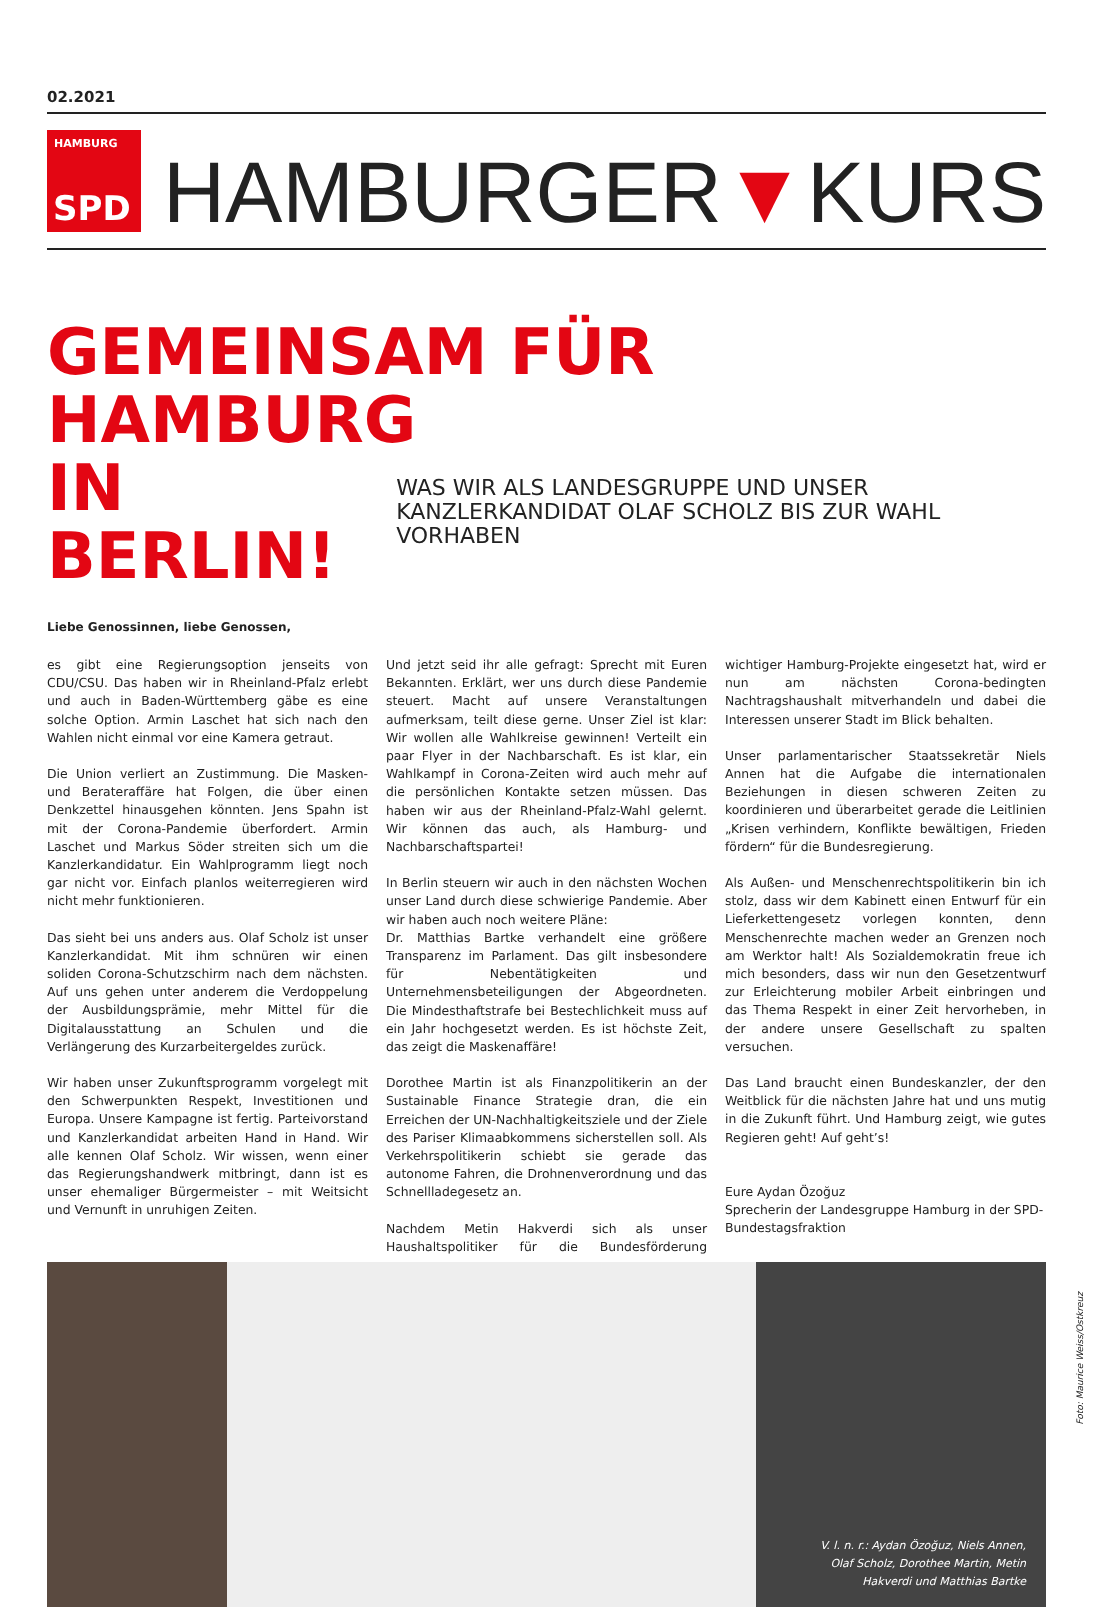02.2021
HAMBURG
SPD
HAMBURGER ▼ KURS
GEMEINSAM FÜR HAMBURG
IN BERLIN!
WAS WIR ALS LANDESGRUPPE UND UNSER KANZLERKANDIDAT OLAF SCHOLZ BIS ZUR WAHL VORHABEN
Liebe Genossinnen, liebe Genossen,
es gibt eine Regierungsoption jenseits von CDU/CSU. Das haben wir in Rheinland-Pfalz erlebt und auch in Baden-Württemberg gäbe es eine solche Option. Armin Laschet hat sich nach den Wahlen nicht einmal vor eine Kamera getraut.
Die Union verliert an Zustimmung. Die Masken- und Berateraffäre hat Folgen, die über einen Denkzettel hinausgehen könnten. Jens Spahn ist mit der Corona-Pandemie überfordert. Armin Laschet und Markus Söder streiten sich um die Kanzlerkandidatur. Ein Wahlprogramm liegt noch gar nicht vor. Einfach planlos weiterregieren wird nicht mehr funktionieren.
Das sieht bei uns anders aus. Olaf Scholz ist unser Kanzlerkandidat. Mit ihm schnüren wir einen soliden Corona-Schutzschirm nach dem nächsten. Auf uns gehen unter anderem die Verdoppelung der Ausbildungsprämie, mehr Mittel für die Digitalausstattung an Schulen und die Verlängerung des Kurzarbeitergeldes zurück.
Wir haben unser Zukunftsprogramm vorgelegt mit den Schwerpunkten Respekt, Investitionen und Europa. Unsere Kampagne ist fertig. Parteivorstand und Kanzlerkandidat arbeiten Hand in Hand. Wir alle kennen Olaf Scholz. Wir wissen, wenn einer das Regierungshandwerk mitbringt, dann ist es unser ehemaliger Bürgermeister – mit Weitsicht und Vernunft in unruhigen Zeiten.
Und jetzt seid ihr alle gefragt: Sprecht mit Euren Bekannten. Erklärt, wer uns durch diese Pandemie steuert. Macht auf unsere Veranstaltungen aufmerksam, teilt diese gerne. Unser Ziel ist klar: Wir wollen alle Wahlkreise gewinnen! Verteilt ein paar Flyer in der Nachbarschaft. Es ist klar, ein Wahlkampf in Corona-Zeiten wird auch mehr auf die persönlichen Kontakte setzen müssen. Das haben wir aus der Rheinland-Pfalz-Wahl gelernt. Wir können das auch, als Hamburg- und Nachbarschaftspartei!
In Berlin steuern wir auch in den nächsten Wochen unser Land durch diese schwierige Pandemie. Aber wir haben auch noch weitere Pläne:
Dr. Matthias Bartke verhandelt eine größere Transparenz im Parlament. Das gilt insbesondere für Nebentätigkeiten und Unternehmensbeteiligungen der Abgeordneten. Die Mindesthaftstrafe bei Bestechlichkeit muss auf ein Jahr hochgesetzt werden. Es ist höchste Zeit, das zeigt die Maskenaffäre!
Dorothee Martin ist als Finanzpolitikerin an der Sustainable Finance Strategie dran, die ein Erreichen der UN-Nachhaltigkeitsziele und der Ziele des Pariser Klimaabkommens sicherstellen soll. Als Verkehrspolitikerin schiebt sie gerade das autonome Fahren, die Drohnenverordnung und das Schnellladegesetz an.
Nachdem Metin Hakverdi sich als unser Haushaltspolitiker für die Bundesförderung wichtiger Hamburg-Projekte eingesetzt hat, wird er nun am nächsten Corona-bedingten Nachtragshaushalt mitverhandeln und dabei die Interessen unserer Stadt im Blick behalten.
Unser parlamentarischer Staatssekretär Niels Annen hat die Aufgabe die internationalen Beziehungen in diesen schweren Zeiten zu koordinieren und überarbeitet gerade die Leitlinien „Krisen verhindern, Konflikte bewältigen, Frieden fördern“ für die Bundesregierung.
Als Außen- und Menschenrechtspolitikerin bin ich stolz, dass wir dem Kabinett einen Entwurf für ein Lieferkettengesetz vorlegen konnten, denn Menschenrechte machen weder an Grenzen noch am Werktor halt! Als Sozialdemokratin freue ich mich besonders, dass wir nun den Gesetzentwurf zur Erleichterung mobiler Arbeit einbringen und das Thema Respekt in einer Zeit hervorheben, in der andere unsere Gesellschaft zu spalten versuchen.
Das Land braucht einen Bundeskanzler, der den Weitblick für die nächsten Jahre hat und uns mutig in die Zukunft führt. Und Hamburg zeigt, wie gutes Regieren geht! Auf geht’s!
Eure Aydan Özoğuz
Sprecherin der Landesgruppe Hamburg in der SPD-Bundestagsfraktion
V. l. n. r.: Aydan Özoğuz, Niels Annen,
Olaf Scholz, Dorothee Martin, Metin
Hakverdi und Matthias Bartke
Foto: Maurice Weiss/Ostkreuz